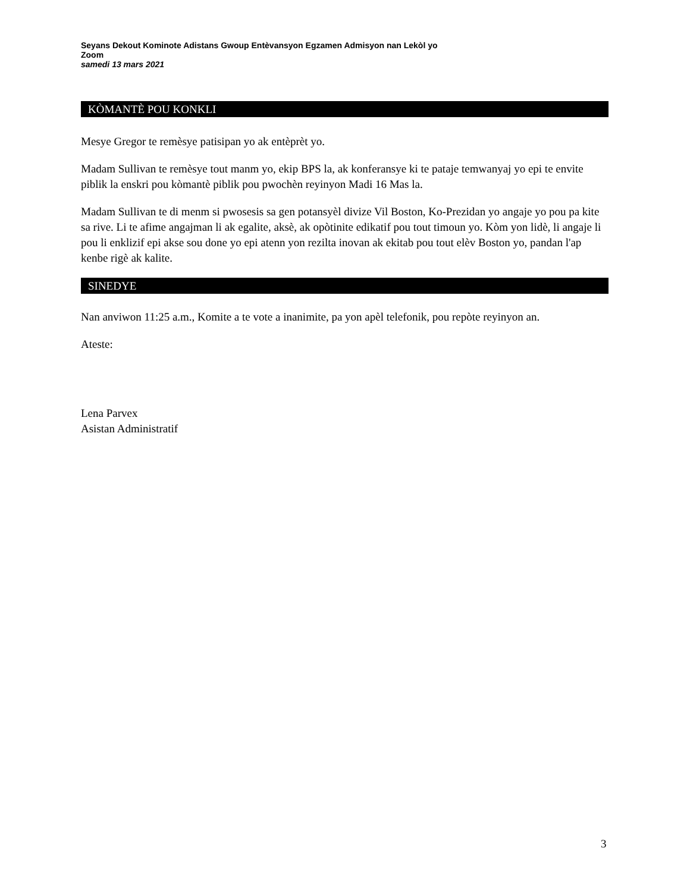Seyans Dekout Kominote Adistans Gwoup Entèvansyon Egzamen Admisyon nan Lekòl yo
Zoom
samedi 13 mars 2021
KÒMANTÈ POU KONKLI
Mesye Gregor te remèsye patisipan yo ak entèprèt yo.
Madam Sullivan te remèsye tout manm yo, ekip BPS la, ak konferansye ki te pataje temwanyaj yo epi te envite piblik la enskri pou kòmantè piblik pou pwochèn reyinyon Madi 16 Mas la.
Madam Sullivan te di menm si pwosesis sa gen potansyèl divize Vil Boston, Ko-Prezidan yo angaje yo pou pa kite sa rive. Li te afime angajman li ak egalite, aksè, ak opòtinite edikatif pou tout timoun yo. Kòm yon lidè, li angaje li pou li enklizif epi akse sou done yo epi atenn yon rezilta inovan ak ekitab pou tout elèv Boston yo, pandan l'ap kenbe rigè ak kalite.
SINEDYE
Nan anviwon 11:25 a.m., Komite a te vote a inanimite, pa yon apèl telefonik, pou repòte reyinyon an.
Ateste:
Lena Parvex
Asistan Administratif
3